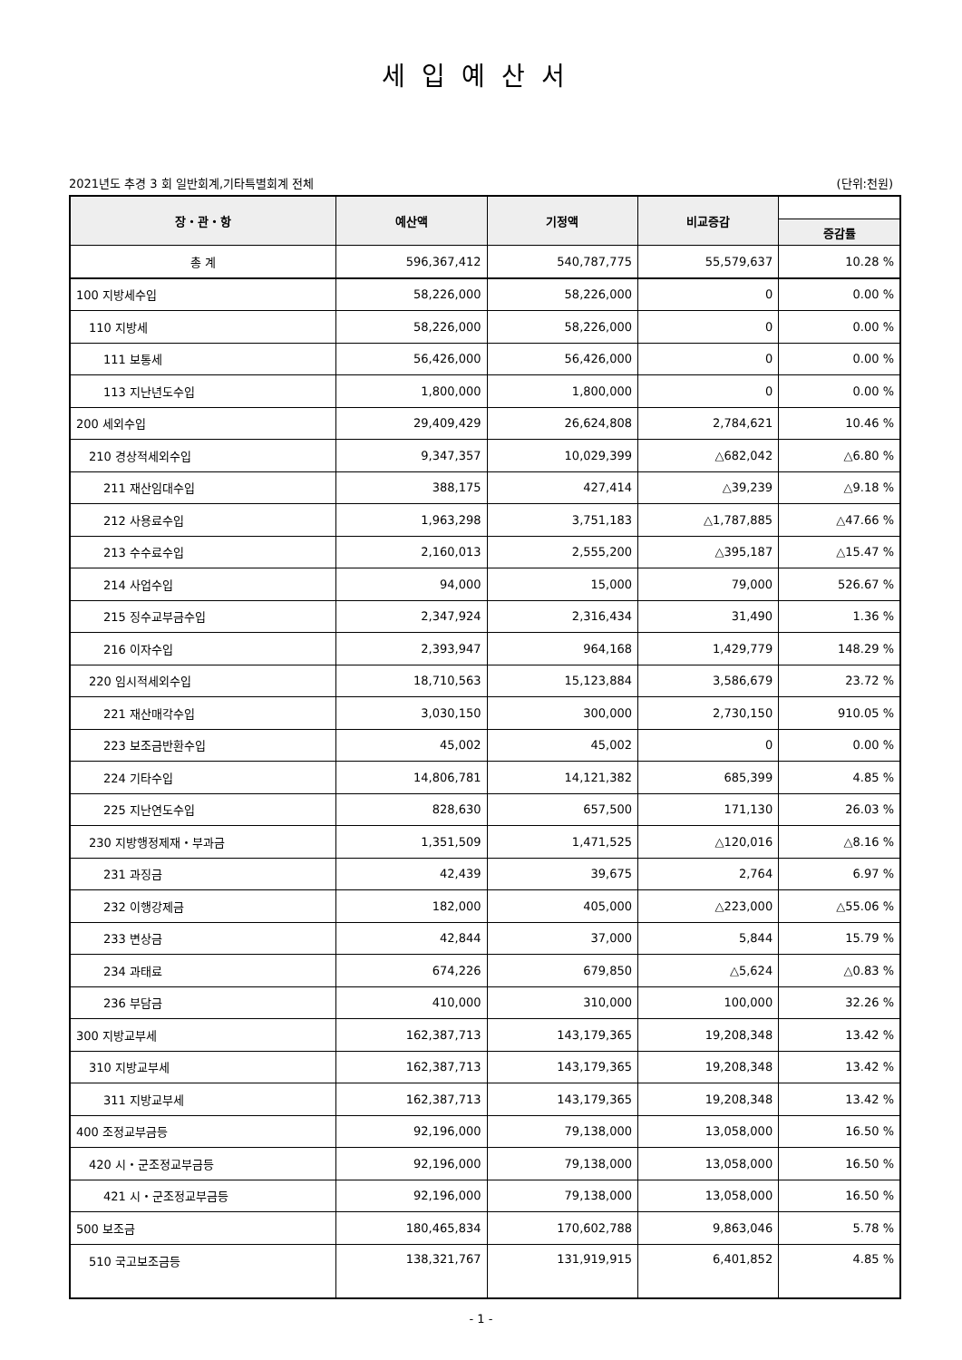세입예산서
2021년도 추경 3 회 일반회계,기타특별회계 전체 (단위:천원)
| 장・관・항 | 예산액 | 기정액 | 비교증감 | |
| --- | --- | --- | --- | --- |
| | | | | 증감률 |
| 총 계 | 596,367,412 | 540,787,775 | 55,579,637 | 10.28 % |
| 100 지방세수입 | 58,226,000 | 58,226,000 | 0 | 0.00 % |
| 110 지방세 | 58,226,000 | 58,226,000 | 0 | 0.00 % |
| 111 보통세 | 56,426,000 | 56,426,000 | 0 | 0.00 % |
| 113 지난년도수입 | 1,800,000 | 1,800,000 | 0 | 0.00 % |
| 200 세외수입 | 29,409,429 | 26,624,808 | 2,784,621 | 10.46 % |
| 210 경상적세외수입 | 9,347,357 | 10,029,399 | △682,042 | △6.80 % |
| 211 재산임대수입 | 388,175 | 427,414 | △39,239 | △9.18 % |
| 212 사용료수입 | 1,963,298 | 3,751,183 | △1,787,885 | △47.66 % |
| 213 수수료수입 | 2,160,013 | 2,555,200 | △395,187 | △15.47 % |
| 214 사업수입 | 94,000 | 15,000 | 79,000 | 526.67 % |
| 215 징수교부금수입 | 2,347,924 | 2,316,434 | 31,490 | 1.36 % |
| 216 이자수입 | 2,393,947 | 964,168 | 1,429,779 | 148.29 % |
| 220 임시적세외수입 | 18,710,563 | 15,123,884 | 3,586,679 | 23.72 % |
| 221 재산매각수입 | 3,030,150 | 300,000 | 2,730,150 | 910.05 % |
| 223 보조금반환수입 | 45,002 | 45,002 | 0 | 0.00 % |
| 224 기타수입 | 14,806,781 | 14,121,382 | 685,399 | 4.85 % |
| 225 지난연도수입 | 828,630 | 657,500 | 171,130 | 26.03 % |
| 230 지방행정제재・부과금 | 1,351,509 | 1,471,525 | △120,016 | △8.16 % |
| 231 과징금 | 42,439 | 39,675 | 2,764 | 6.97 % |
| 232 이행강제금 | 182,000 | 405,000 | △223,000 | △55.06 % |
| 233 변상금 | 42,844 | 37,000 | 5,844 | 15.79 % |
| 234 과태료 | 674,226 | 679,850 | △5,624 | △0.83 % |
| 236 부담금 | 410,000 | 310,000 | 100,000 | 32.26 % |
| 300 지방교부세 | 162,387,713 | 143,179,365 | 19,208,348 | 13.42 % |
| 310 지방교부세 | 162,387,713 | 143,179,365 | 19,208,348 | 13.42 % |
| 311 지방교부세 | 162,387,713 | 143,179,365 | 19,208,348 | 13.42 % |
| 400 조정교부금등 | 92,196,000 | 79,138,000 | 13,058,000 | 16.50 % |
| 420 시・군조정교부금등 | 92,196,000 | 79,138,000 | 13,058,000 | 16.50 % |
| 421 시・군조정교부금등 | 92,196,000 | 79,138,000 | 13,058,000 | 16.50 % |
| 500 보조금 | 180,465,834 | 170,602,788 | 9,863,046 | 5.78 % |
| 510 국고보조금등 | 138,321,767 | 131,919,915 | 6,401,852 | 4.85 % |
- 1 -